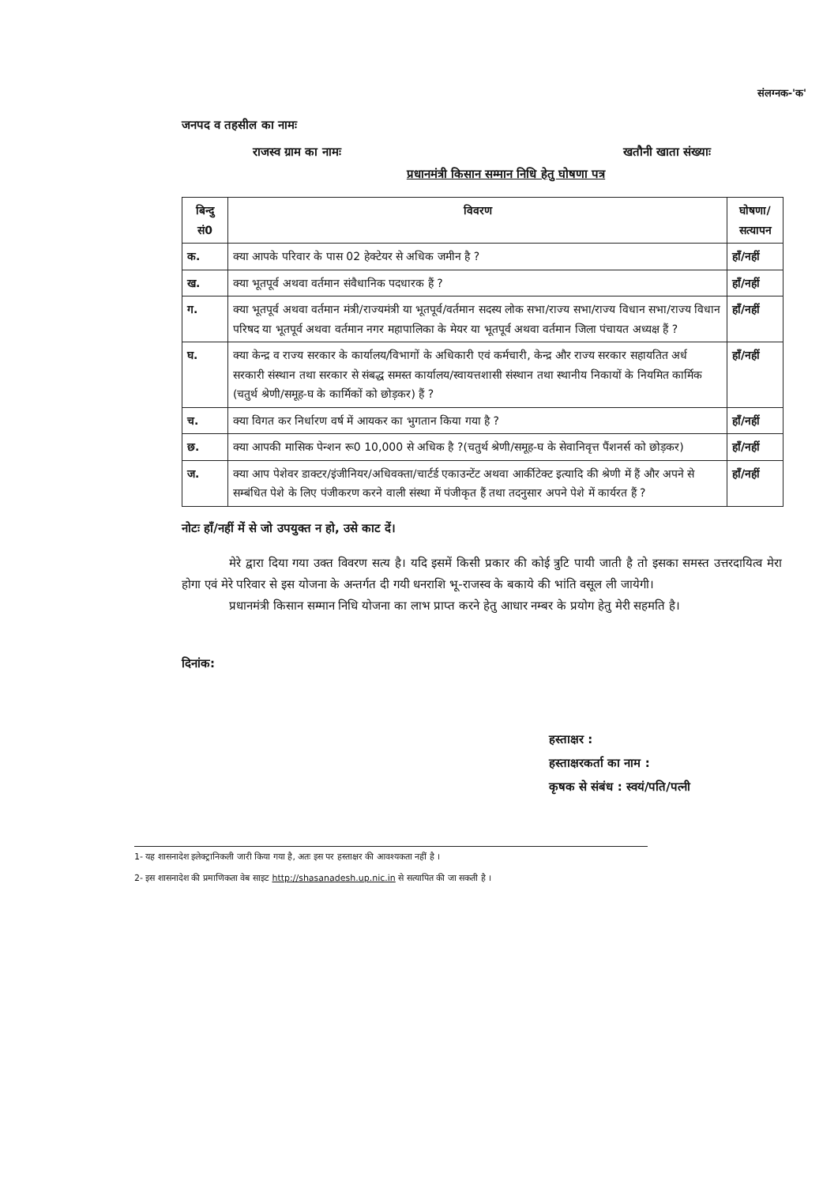संलग्नक-'क'
जनपद व तहसील का नामः
राजस्व ग्राम का नामः खतौनी खाता संख्याः
प्रधानमंत्री किसान सम्मान निधि हेतु घोषणा पत्र
| बिन्दु सं0 | विवरण | घोषणा/ सत्यापन |
| --- | --- | --- |
| क. | क्या आपके परिवार के पास 02 हेक्टेयर से अधिक जमीन है ? | हाँ/नहीं |
| ख. | क्या भूतपूर्व अथवा वर्तमान संवैधानिक पदधारक हैं ? | हाँ/नहीं |
| ग. | क्या भूतपूर्व अथवा वर्तमान मंत्री/राज्यमंत्री या भूतपूर्व/वर्तमान सदस्य लोक सभा/राज्य सभा/राज्य विधान सभा/राज्य विधान परिषद या भूतपूर्व अथवा वर्तमान नगर महापालिका के मेयर या भूतपूर्व अथवा वर्तमान जिला पंचायत अध्यक्ष हैं ? | हाँ/नहीं |
| घ. | क्या केन्द्र व राज्य सरकार के कार्यालय/विभागों के अधिकारी एवं कर्मचारी, केन्द्र और राज्य सरकार सहायतित अर्ध सरकारी संस्थान तथा सरकार से संबद्ध समस्त कार्यालय/स्वायत्तशासी संस्थान तथा स्थानीय निकायों के नियमित कार्मिक (चतुर्थ श्रेणी/समूह-घ के कार्मिकों को छोड़कर) हैं ? | हाँ/नहीं |
| च. | क्या विगत कर निर्धारण वर्ष में आयकर का भुगतान किया गया है ? | हाँ/नहीं |
| छ. | क्या आपकी मासिक पेन्शन रू0 10,000 से अधिक है ?(चतुर्थ श्रेणी/समूह-घ के सेवानिवृत्त पैंशनर्स को छोड़कर) | हाँ/नहीं |
| ज. | क्या आप पेशेवर डाक्टर/इंजीनियर/अधिवक्ता/चार्टर्ड एकाउन्टेंट अथवा आर्कीटेक्ट इत्यादि की श्रेणी में हैं और अपने से सम्बंधित पेशे के लिए पंजीकरण करने वाली संस्था में पंजीकृत हैं तथा तदनुसार अपने पेशे में कार्यरत हैं ? | हाँ/नहीं |
नोटः हाँ/नहीं में से जो उपयुक्त न हो, उसे काट दें।
मेरे द्वारा दिया गया उक्त विवरण सत्य है। यदि इसमें किसी प्रकार की कोई त्रुटि पायी जाती है तो इसका समस्त उत्तरदायित्व मेरा होगा एवं मेरे परिवार से इस योजना के अन्तर्गत दी गयी धनराशि भू-राजस्व के बकाये की भांति वसूल ली जायेगी।
प्रधानमंत्री किसान सम्मान निधि योजना का लाभ प्राप्त करने हेतु आधार नम्बर के प्रयोग हेतु मेरी सहमति है।
दिनांक:
हस्ताक्षर :
हस्ताक्षरकर्ता का नाम :
कृषक से संबंध : स्वयं/पति/पत्नी
1- यह शासनादेश इलेक्ट्रानिकली जारी किया गया है, अतः इस पर हस्ताक्षर की आवश्यकता नहीं है ।
2- इस शासनादेश की प्रमाणिकता वेब साइट http://shasanadesh.up.nic.in से सत्यापित की जा सकती है ।